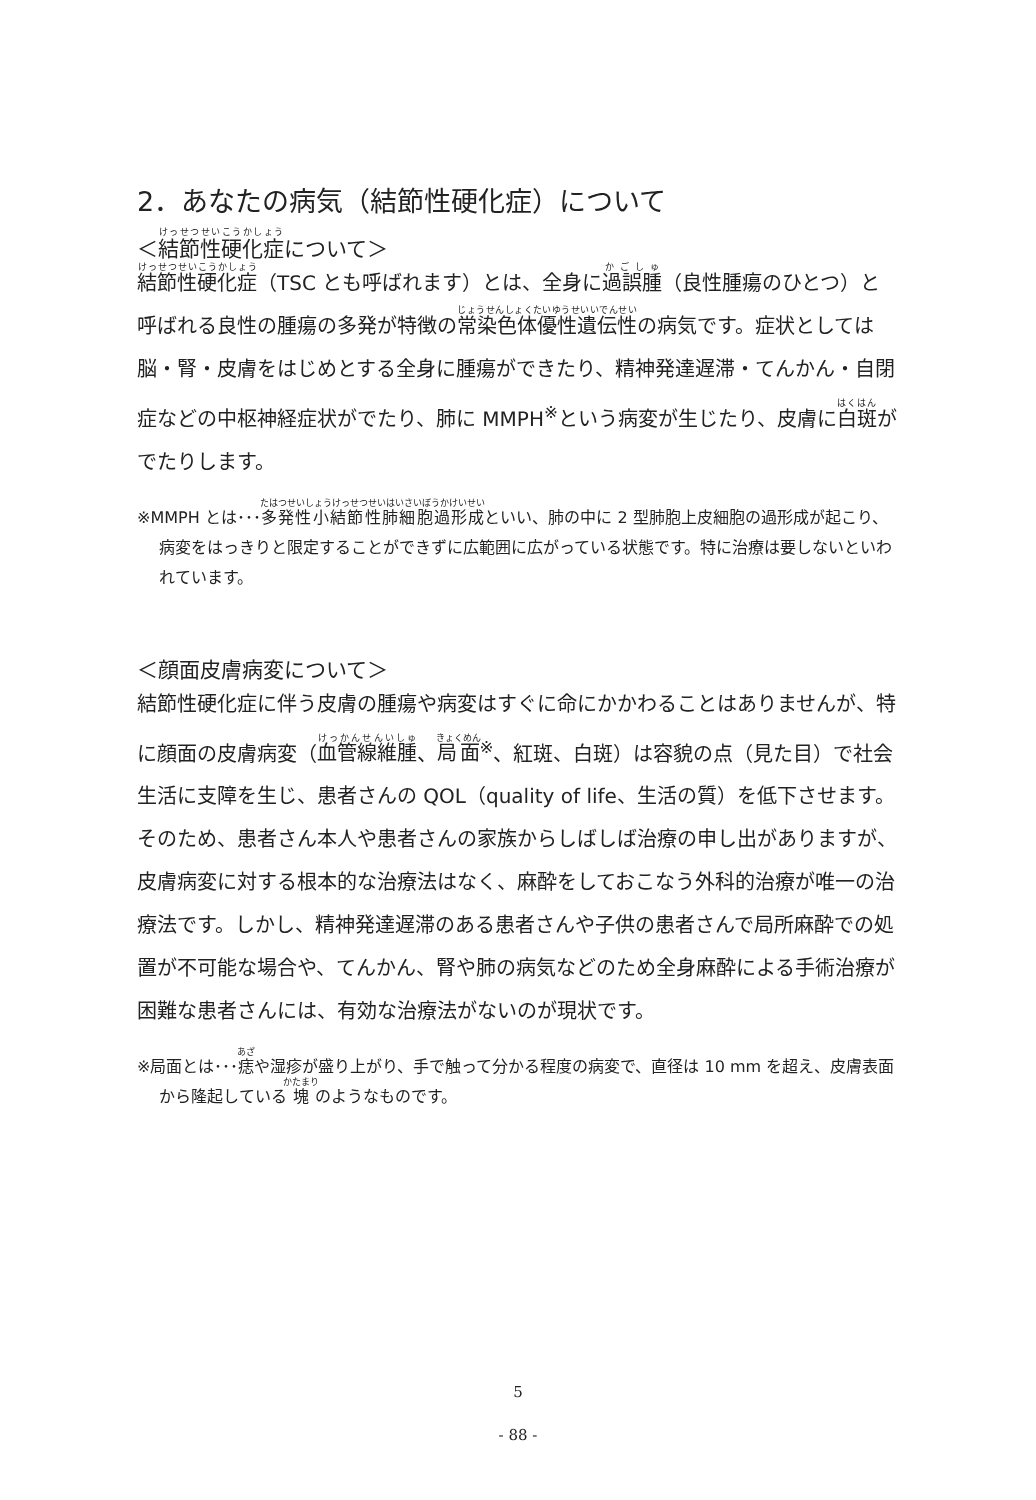2．あなたの病気（結節性硬化症）について
＜結節性硬化症について＞
結節性硬化症（TSC とも呼ばれます）とは、全身に過誤腫（良性腫瘍のひとつ）と呼ばれる良性の腫瘍の多発が特徴の常染色体優性遺伝性の病気です。症状としては脳・腎・皮膚をはじめとする全身に腫瘍ができたり、精神発達遅滞・てんかん・自閉症などの中枢神経症状がでたり、肺に MMPH<sup>※</sup>という病変が生じたり、皮膚に白斑がでたりします。
※MMPH とは･･･多発性小結節性肺細胞過形成といい、肺の中に 2 型肺胞上皮細胞の過形成が起こり、病変をはっきりと限定することができずに広範囲に広がっている状態です。特に治療は要しないといわれています。
＜顔面皮膚病変について＞
結節性硬化症に伴う皮膚の腫瘍や病変はすぐに命にかかわることはありませんが、特に顔面の皮膚病変（血管線維腫、局面<sup>※</sup>、紅斑、白斑）は容貌の点（見た目）で社会生活に支障を生じ、患者さんの QOL（quality of life、生活の質）を低下させます。そのため、患者さん本人や患者さんの家族からしばしば治療の申し出がありますが、皮膚病変に対する根本的な治療法はなく、麻酔をしておこなう外科的治療が唯一の治療法です。しかし、精神発達遅滞のある患者さんや子供の患者さんで局所麻酔での処置が不可能な場合や、てんかん、腎や肺の病気などのため全身麻酔による手術治療が困難な患者さんには、有効な治療法がないのが現状です。
※局面とは･･･痣や湿疹が盛り上がり、手で触って分かる程度の病変で、直径は 10 mm を超え、皮膚表面から隆起している塊のようなものです。
5
- 88 -